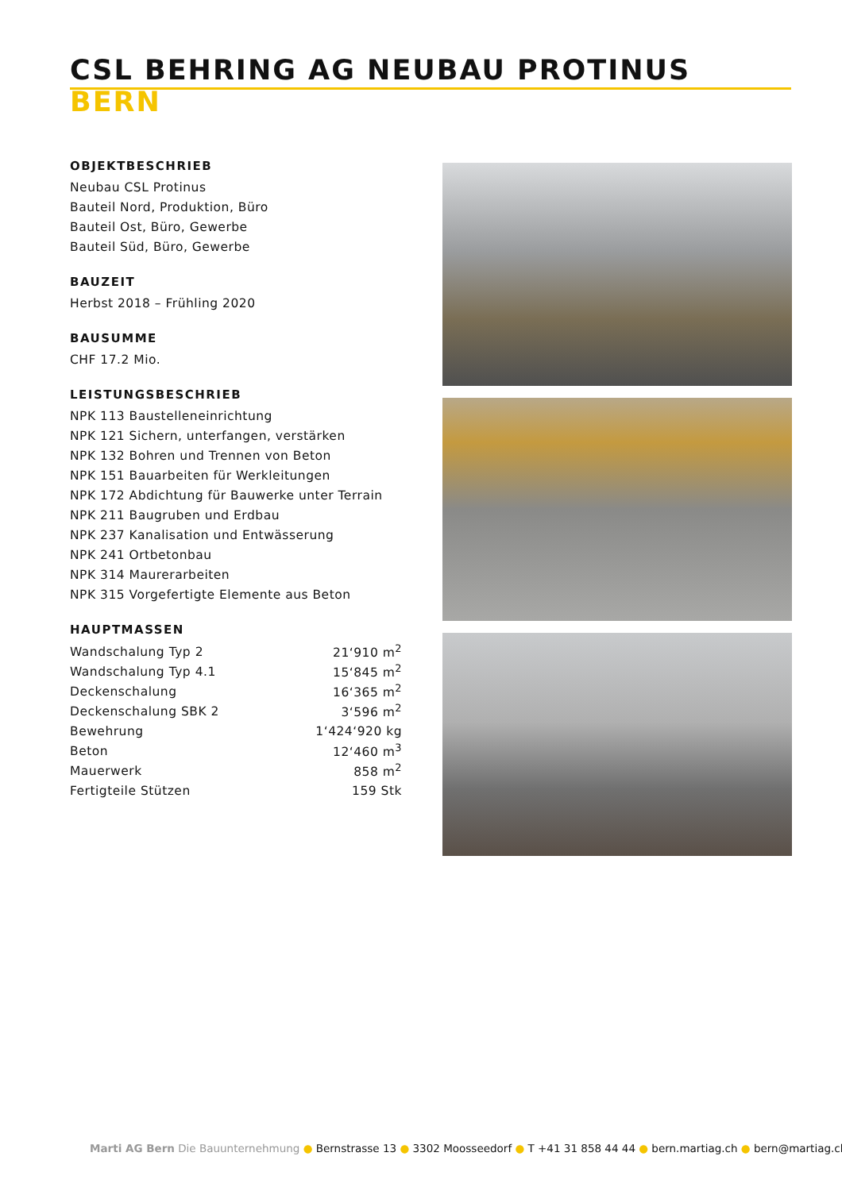CSL BEHRING AG NEUBAU PROTINUS
BERN
OBJEKTBESCHRIEB
Neubau CSL Protinus
Bauteil Nord, Produktion, Büro
Bauteil Ost, Büro, Gewerbe
Bauteil Süd, Büro, Gewerbe
BAUZEIT
Herbst 2018 – Frühling 2020
BAUSUMME
CHF 17.2 Mio.
LEISTUNGSBESCHRIEB
NPK 113 Baustelleneinrichtung
NPK 121 Sichern, unterfangen, verstärken
NPK 132 Bohren und Trennen von Beton
NPK 151 Bauarbeiten für Werkleitungen
NPK 172 Abdichtung für Bauwerke unter Terrain
NPK 211 Baugruben und Erdbau
NPK 237 Kanalisation und Entwässerung
NPK 241 Ortbetonbau
NPK 314 Maurerarbeiten
NPK 315 Vorgefertigte Elemente aus Beton
HAUPTMASSEN
| Wandschalung Typ 2 | 21‘910 m<sup>2</sup> |
| Wandschalung Typ 4.1 | 15‘845 m<sup>2</sup> |
| Deckenschalung | 16‘365 m<sup>2</sup> |
| Deckenschalung SBK 2 | 3‘596 m<sup>2</sup> |
| Bewehrung | 1‘424‘920 kg |
| Beton | 12‘460 m<sup>3</sup> |
| Mauerwerk | 858 m<sup>2</sup> |
| Fertigteile Stützen | 159 Stk |
Marti AG Bern Die Bauunternehmung ● Bernstrasse 13 ● 3302 Moosseedorf ● T +41 31 858 44 44 ● bern.martiag.ch ● bern@martiag.ch